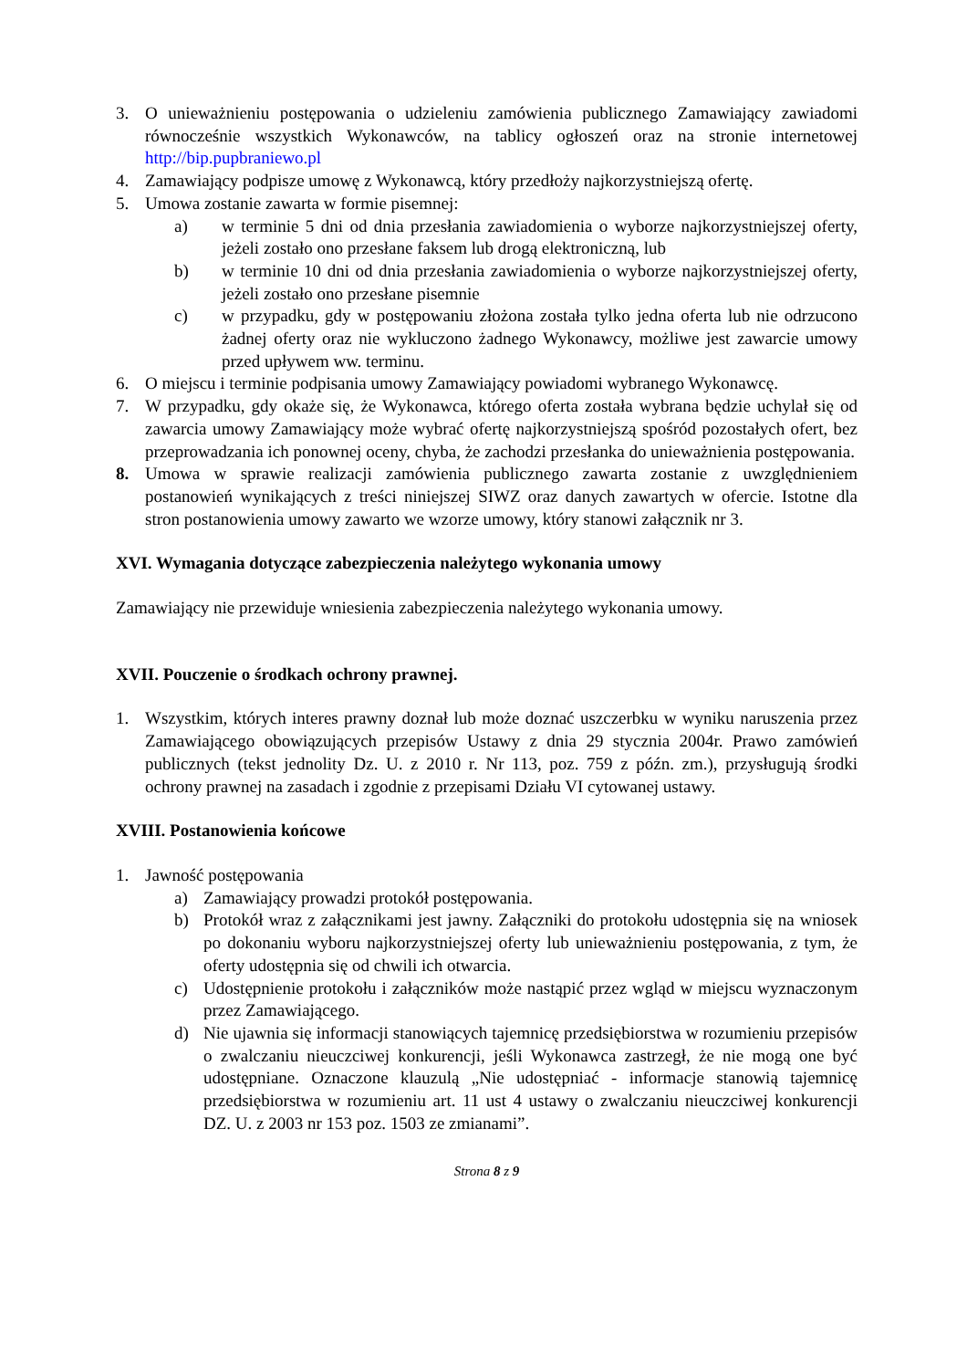3. O unieważnieniu postępowania o udzieleniu zamówienia publicznego Zamawiający zawiadomi równocześnie wszystkich Wykonawców, na tablicy ogłoszeń oraz na stronie internetowej http://bip.pupbraniewo.pl
4. Zamawiający podpisze umowę z Wykonawcą, który przedłoży najkorzystniejszą ofertę.
5. Umowa zostanie zawarta w formie pisemnej:
a) w terminie 5 dni od dnia przesłania zawiadomienia o wyborze najkorzystniejszej oferty, jeżeli zostało ono przesłane faksem lub drogą elektroniczną, lub
b) w terminie 10 dni od dnia przesłania zawiadomienia o wyborze najkorzystniejszej oferty, jeżeli zostało ono przesłane pisemnie
c) w przypadku, gdy w postępowaniu złożona została tylko jedna oferta lub nie odrzucono żadnej oferty oraz nie wykluczono żadnego Wykonawcy, możliwe jest zawarcie umowy przed upływem ww. terminu.
6. O miejscu i terminie podpisania umowy Zamawiający powiadomi wybranego Wykonawcę.
7. W przypadku, gdy okaże się, że Wykonawca, którego oferta została wybrana będzie uchylał się od zawarcia umowy Zamawiający może wybrać ofertę najkorzystniejszą spośród pozostałych ofert, bez przeprowadzania ich ponownej oceny, chyba, że zachodzi przesłanka do unieważnienia postępowania.
8. Umowa w sprawie realizacji zamówienia publicznego zawarta zostanie z uwzględnieniem postanowień wynikających z treści niniejszej SIWZ oraz danych zawartych w ofercie. Istotne dla stron postanowienia umowy zawarto we wzorze umowy, który stanowi załącznik nr 3.
XVI. Wymagania dotyczące zabezpieczenia należytego wykonania umowy
Zamawiający nie przewiduje wniesienia zabezpieczenia należytego wykonania umowy.
XVII. Pouczenie o środkach ochrony prawnej.
1. Wszystkim, których interes prawny doznał lub może doznać uszczerbku w wyniku naruszenia przez Zamawiającego obowiązujących przepisów Ustawy z dnia 29 stycznia 2004r. Prawo zamówień publicznych (tekst jednolity Dz. U. z 2010 r. Nr 113, poz. 759 z późn. zm.), przysługują środki ochrony prawnej na zasadach i zgodnie z przepisami Działu VI cytowanej ustawy.
XVIII. Postanowienia końcowe
1. Jawność postępowania
a) Zamawiający prowadzi protokół postępowania.
b) Protokół wraz z załącznikami jest jawny. Załączniki do protokołu udostępnia się na wniosek po dokonaniu wyboru najkorzystniejszej oferty lub unieważnieniu postępowania, z tym, że oferty udostępnia się od chwili ich otwarcia.
c) Udostępnienie protokołu i załączników może nastąpić przez wgląd w miejscu wyznaczonym przez Zamawiającego.
d) Nie ujawnia się informacji stanowiących tajemnicę przedsiębiorstwa w rozumieniu przepisów o zwalczaniu nieuczciwej konkurencji, jeśli Wykonawca zastrzegł, że nie mogą one być udostępniane. Oznaczone klauzulą „Nie udostępniać - informacje stanowią tajemnicę przedsiębiorstwa w rozumieniu art. 11 ust 4 ustawy o zwalczaniu nieuczciwej konkurencji DZ. U. z 2003 nr 153 poz. 1503 ze zmianami”.
Strona 8 z 9